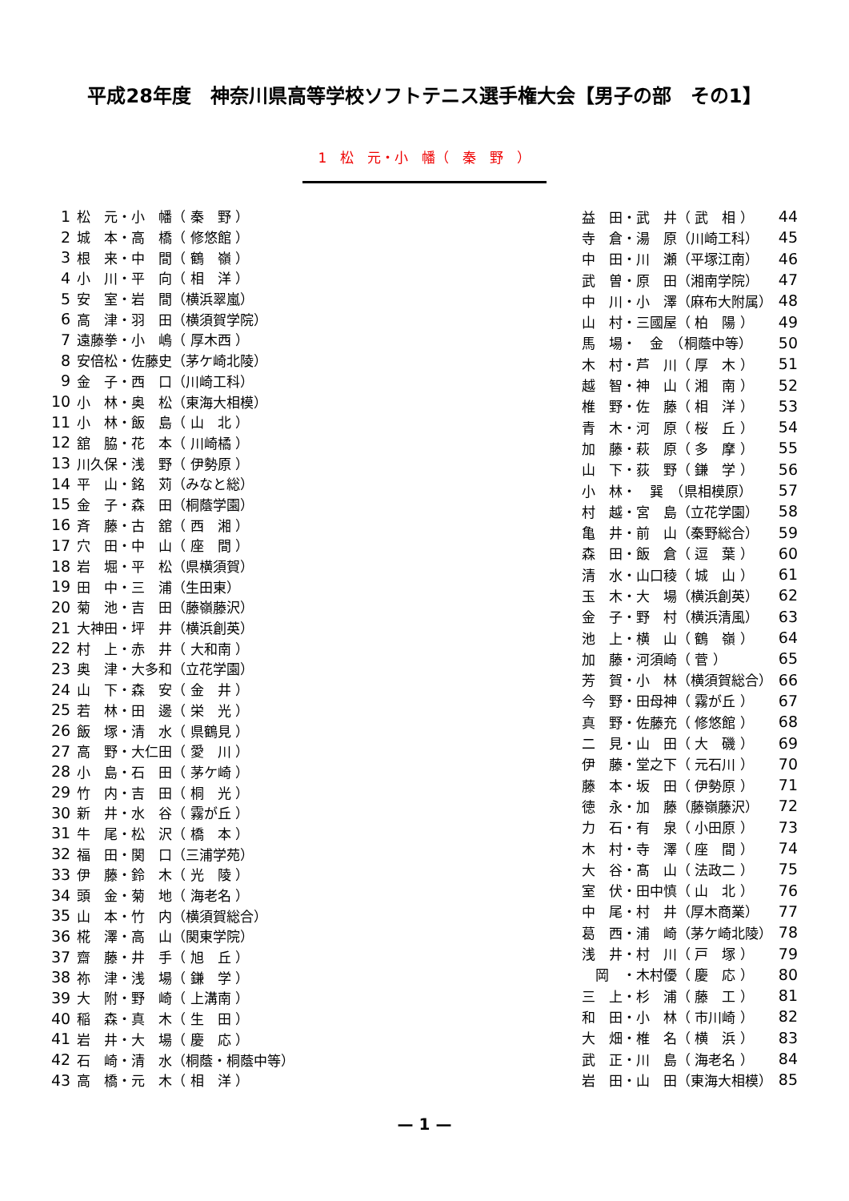平成28年度　神奈川県高等学校ソフトテニス選手権大会【男子の部　その1】
1　松　元・小　幡（　秦　野　）
| 1 | 松 元・小 幡（ 秦 野 ） |
| 2 | 城 本・高 橋（ 修悠館 ） |
| 3 | 根 来・中 間（ 鶴 嶺 ） |
| 4 | 小 川・平 向（ 相 洋 ） |
| 5 | 安 室・岩 間（横浜翠嵐） |
| 6 | 高 津・羽 田（横須賀学院） |
| 7 | 遠藤拳・小 嶋（ 厚木西 ） |
| 8 | 安倍松・佐藤史（茅ケ崎北陵） |
| 9 | 金 子・西 口（川崎工科） |
| 10 | 小 林・奥 松（東海大相模） |
| 11 | 小 林・飯 島（ 山 北 ） |
| 12 | 舘 脇・花 本（ 川崎橘 ） |
| 13 | 川久保・浅 野（ 伊勢原 ） |
| 14 | 平 山・銘 苅（みなと総） |
| 15 | 金 子・森 田（桐蔭学園） |
| 16 | 斉 藤・古 舘（ 西 湘 ） |
| 17 | 穴 田・中 山（ 座 間 ） |
| 18 | 岩 堀・平 松（県横須賀） |
| 19 | 田 中・三 浦（生田東） |
| 20 | 菊 池・吉 田（藤嶺藤沢） |
| 21 | 大神田・坪 井（横浜創英） |
| 22 | 村 上・赤 井（ 大和南 ） |
| 23 | 奥 津・大多和（立花学園） |
| 24 | 山 下・森 安（ 金 井 ） |
| 25 | 若 林・田 邊（ 栄 光 ） |
| 26 | 飯 塚・清 水（ 県鶴見 ） |
| 27 | 高 野・大仁田（ 愛 川 ） |
| 28 | 小 島・石 田（ 茅ケ崎 ） |
| 29 | 竹 内・吉 田（ 桐 光 ） |
| 30 | 新 井・水 谷（ 霧が丘 ） |
| 31 | 牛 尾・松 沢（ 橋 本 ） |
| 32 | 福 田・関 口（三浦学苑） |
| 33 | 伊 藤・鈴 木（ 光 陵 ） |
| 34 | 頭 金・菊 地（ 海老名 ） |
| 35 | 山 本・竹 内（横須賀総合） |
| 36 | 椛 澤・高 山（関東学院） |
| 37 | 齋 藤・井 手（ 旭 丘 ） |
| 38 | 祢 津・浅 場（ 鎌 学 ） |
| 39 | 大 附・野 崎（ 上溝南 ） |
| 40 | 稲 森・真 木（ 生 田 ） |
| 41 | 岩 井・大 場（ 慶 応 ） |
| 42 | 石 崎・清 水（桐蔭・桐蔭中等） |
| 43 | 高 橋・元 木（ 相 洋 ） |
| 益 田・武 井（ 武 相 ） | 44 |
| 寺 倉・湯 原（川崎工科） | 45 |
| 中 田・川 瀬（平塚江南） | 46 |
| 武 曽・原 田（湘南学院） | 47 |
| 中 川・小 澤（麻布大附属） | 48 |
| 山 村・三國屋（ 柏 陽 ） | 49 |
| 馬 場・ 金 （桐蔭中等） | 50 |
| 木 村・芦 川（ 厚 木 ） | 51 |
| 越 智・神 山（ 湘 南 ） | 52 |
| 椎 野・佐 藤（ 相 洋 ） | 53 |
| 青 木・河 原（ 桜 丘 ） | 54 |
| 加 藤・萩 原（ 多 摩 ） | 55 |
| 山 下・荻 野（ 鎌 学 ） | 56 |
| 小 林・ 巽 （県相模原） | 57 |
| 村 越・宮 島（立花学園） | 58 |
| 亀 井・前 山（秦野総合） | 59 |
| 森 田・飯 倉（ 逗 葉 ） | 60 |
| 清 水・山口稜（ 城 山 ） | 61 |
| 玉 木・大 場（横浜創英） | 62 |
| 金 子・野 村（横浜清風） | 63 |
| 池 上・横 山（ 鶴 嶺 ） | 64 |
| 加 藤・河須崎（ 菅 ） | 65 |
| 芳 賀・小 林（横須賀総合） | 66 |
| 今 野・田母神（ 霧が丘 ） | 67 |
| 真 野・佐藤充（ 修悠館 ） | 68 |
| 二 見・山 田（ 大 磯 ） | 69 |
| 伊 藤・堂之下（ 元石川 ） | 70 |
| 藤 本・坂 田（ 伊勢原 ） | 71 |
| 徳 永・加 藤（藤嶺藤沢） | 72 |
| 力 石・有 泉（ 小田原 ） | 73 |
| 木 村・寺 澤（ 座 間 ） | 74 |
| 大 谷・髙 山（ 法政二 ） | 75 |
| 室 伏・田中慎（ 山 北 ） | 76 |
| 中 尾・村 井（厚木商業） | 77 |
| 葛 西・浦 崎（茅ケ崎北陵） | 78 |
| 浅 井・村 川（ 戸 塚 ） | 79 |
| 岡 ・木村優（ 慶 応 ） | 80 |
| 三 上・杉 浦（ 藤 工 ） | 81 |
| 和 田・小 林（ 市川崎 ） | 82 |
| 大 畑・椎 名（ 横 浜 ） | 83 |
| 武 正・川 島（ 海老名 ） | 84 |
| 岩 田・山 田（東海大相模） | 85 |
— 1 —